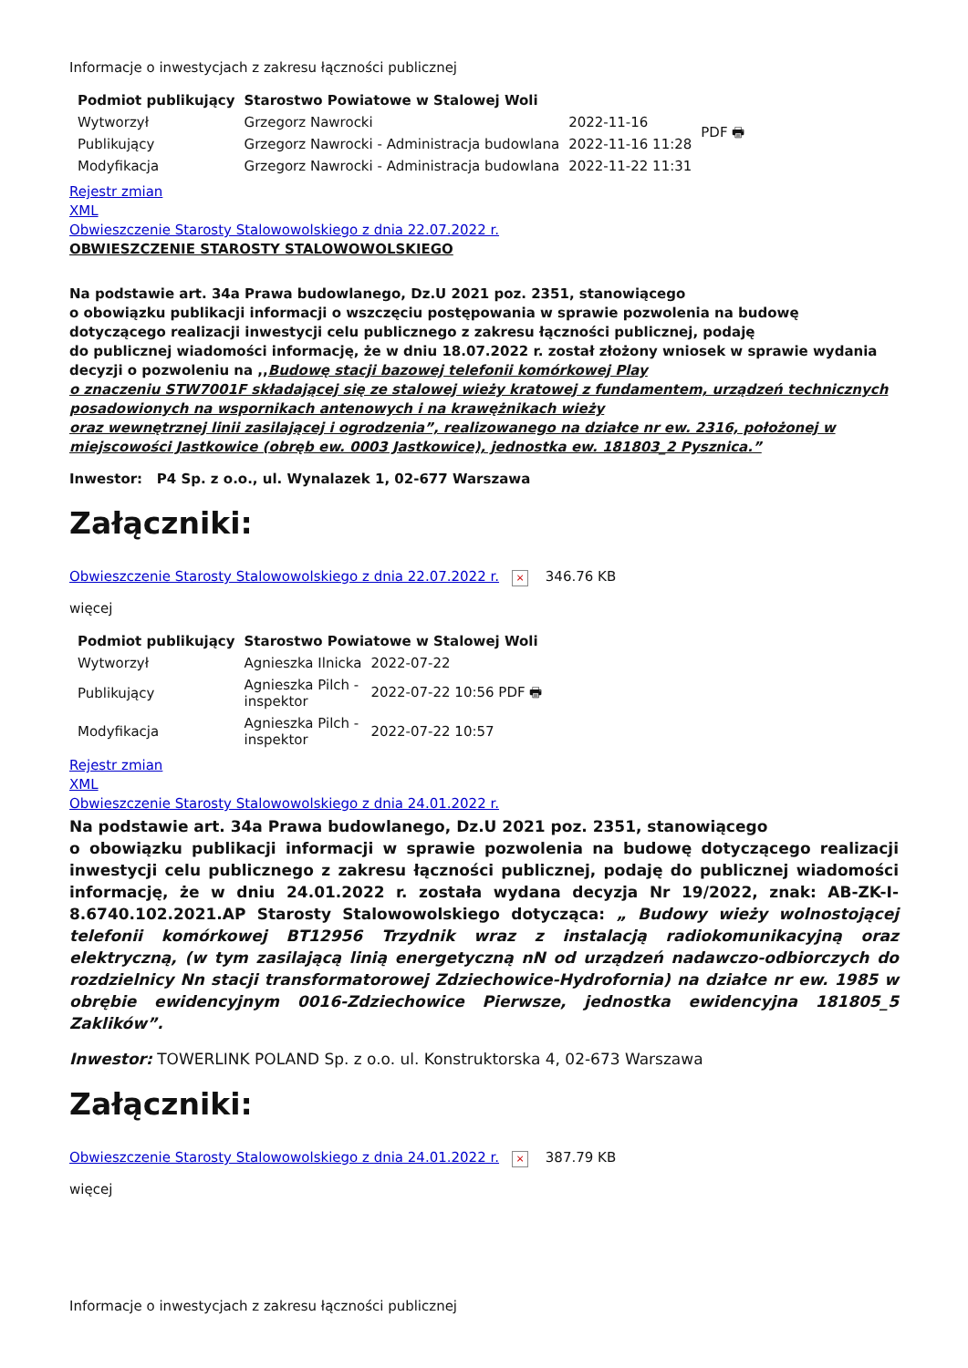Informacje o inwestycjach z zakresu łączności publicznej
| Podmiot publikujący | Starostwo Powiatowe w Stalowej Woli | | |
| Wytworzył | Grzegorz Nawrocki | 2022-11-16 | PDF 🖶 |
| Publikujący | Grzegorz Nawrocki - Administracja budowlana | 2022-11-16 11:28 | |
| Modyfikacja | Grzegorz Nawrocki - Administracja budowlana | 2022-11-22 11:31 | |
Rejestr zmian
XML
Obwieszczenie Starosty Stalowowolskiego z dnia 22.07.2022 r.
OBWIESZCZENIE STAROSTY STALOWOWOLSKIEGO
Na podstawie art. 34a Prawa budowlanego, Dz.U 2021 poz. 2351, stanowiącego
o obowiązku publikacji informacji o wszczęciu postępowania w sprawie pozwolenia na budowę dotyczącego realizacji inwestycji celu publicznego z zakresu łączności publicznej, podaję
do publicznej wiadomości informację, że w dniu 18.07.2022 r. został złożony wniosek w sprawie wydania decyzji o pozwoleniu na ,,Budowę stacji bazowej telefonii komórkowej Play
o znaczeniu STW7001F składającej się ze stalowej wieży kratowej z fundamentem, urządzeń technicznych posadowionych na wspornikach antenowych i na krawężnikach wieży
oraz wewnętrznej linii zasilającej i ogrodzenia”, realizowanego na działce nr ew. 2316, położonej w miejscowości Jastkowice (obręb ew. 0003 Jastkowice), jednostka ew. 181803_2 Pysznica.”
Inwestor: P4 Sp. z o.o., ul. Wynalazek 1, 02-677 Warszawa
Załączniki:
Obwieszczenie Starosty Stalowowolskiego z dnia 22.07.2022 r. × 346.76 KB
więcej
| Podmiot publikujący | Starostwo Powiatowe w Stalowej Woli | |
| --- | --- | --- |
| Wytworzył | Agnieszka Ilnicka | 2022-07-22 |
| Publikujący | Agnieszka Pilch - inspektor | 2022-07-22 10:56 PDF 🖶 |
| Modyfikacja | Agnieszka Pilch - inspektor | 2022-07-22 10:57 |
Rejestr zmian
XML
Obwieszczenie Starosty Stalowowolskiego z dnia 24.01.2022 r.
Na podstawie art. 34a Prawa budowlanego, Dz.U 2021 poz. 2351, stanowiącego
o obowiązku publikacji informacji w sprawie pozwolenia na budowę dotyczącego realizacji inwestycji celu publicznego z zakresu łączności publicznej, podaję do publicznej wiadomości informację, że w dniu 24.01.2022 r. została wydana decyzja Nr 19/2022, znak: AB-ZK-I-8.6740.102.2021.AP Starosty Stalowowolskiego dotycząca: „ Budowy wieży wolnostojącej telefonii komórkowej BT12956 Trzydnik wraz z instalacją radiokomunikacyjną oraz elektryczną, (w tym zasilającą linią energetyczną nN od urządzeń nadawczo-odbiorczych do rozdzielnicy Nn stacji transformatorowej Zdziechowice-Hydrofornia) na działce nr ew. 1985 w obrębie ewidencyjnym 0016-Zdziechowice Pierwsze, jednostka ewidencyjna 181805_5 Zaklików”.
Inwestor: TOWERLINK POLAND Sp. z o.o. ul. Konstruktorska 4, 02-673 Warszawa
Załączniki:
Obwieszczenie Starosty Stalowowolskiego z dnia 24.01.2022 r. × 387.79 KB
więcej
Informacje o inwestycjach z zakresu łączności publicznej